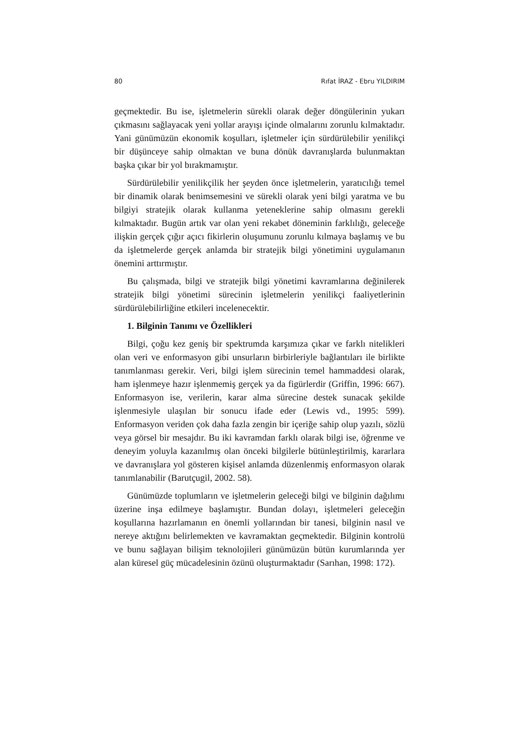80 Rıfat İRAZ - Ebru YILDIRIM
geçmektedir. Bu ise, işletmelerin sürekli olarak değer döngülerinin yukarı çıkmasını sağlayacak yeni yollar arayışı içinde olmalarını zorunlu kılmaktadır. Yani günümüzün ekonomik koşulları, işletmeler için sürdürülebilir yenilikçi bir düşünceye sahip olmaktan ve buna dönük davranışlarda bulunmaktan başka çıkar bir yol bırakmamıştır.
Sürdürülebilir yenilikçilik her şeyden önce işletmelerin, yaratıcılığı temel bir dinamik olarak benimsemesini ve sürekli olarak yeni bilgi yaratma ve bu bilgiyi stratejik olarak kullanma yeteneklerine sahip olmasını gerekli kılmaktadır. Bugün artık var olan yeni rekabet döneminin farklılığı, geleceğe ilişkin gerçek çığır açıcı fikirlerin oluşumunu zorunlu kılmaya başlamış ve bu da işletmelerde gerçek anlamda bir stratejik bilgi yönetimini uygulamanın önemini arttırmıştır.
Bu çalışmada, bilgi ve stratejik bilgi yönetimi kavramlarına değinilerek stratejik bilgi yönetimi sürecinin işletmelerin yenilikçi faaliyetlerinin sürdürülebilirliğine etkileri incelenecektir.
1. Bilginin Tanımı ve Özellikleri
Bilgi, çoğu kez geniş bir spektrumda karşımıza çıkar ve farklı nitelikleri olan veri ve enformasyon gibi unsurların birbirleriyle bağlantıları ile birlikte tanımlanması gerekir. Veri, bilgi işlem sürecinin temel hammaddesi olarak, ham işlenmeye hazır işlenmemiş gerçek ya da figürlerdir (Griffin, 1996: 667). Enformasyon ise, verilerin, karar alma sürecine destek sunacak şekilde işlenmesiyle ulaşılan bir sonucu ifade eder (Lewis vd., 1995: 599). Enformasyon veriden çok daha fazla zengin bir içeriğe sahip olup yazılı, sözlü veya görsel bir mesajdır. Bu iki kavramdan farklı olarak bilgi ise, öğrenme ve deneyim yoluyla kazanılmış olan önceki bilgilerle bütünleştirilmiş, kararlara ve davranışlara yol gösteren kişisel anlamda düzenlenmiş enformasyon olarak tanımlanabilir (Barutçugil, 2002. 58).
Günümüzde toplumların ve işletmelerin geleceği bilgi ve bilginin dağılımı üzerine inşa edilmeye başlamıştır. Bundan dolayı, işletmeleri geleceğin koşullarına hazırlamanın en önemli yollarından bir tanesi, bilginin nasıl ve nereye aktığını belirlemekten ve kavramaktan geçmektedir. Bilginin kontrolü ve bunu sağlayan bilişim teknolojileri günümüzün bütün kurumlarında yer alan küresel güç mücadelesinin özünü oluşturmaktadır (Sarıhan, 1998: 172).